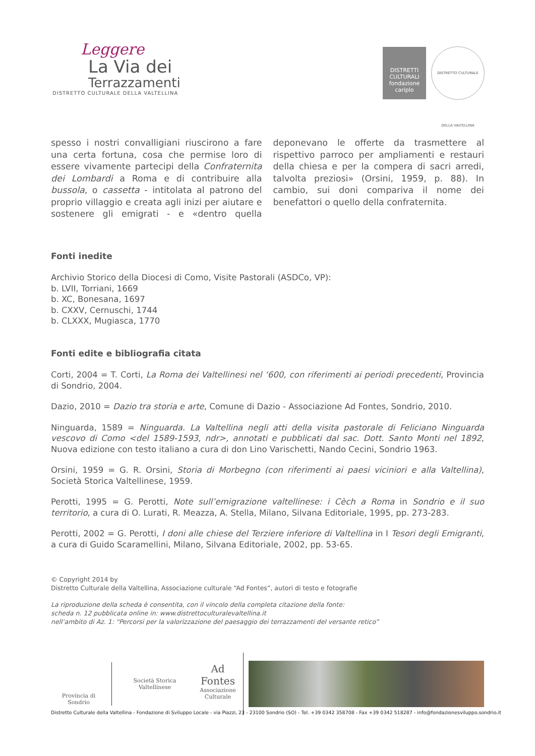Leggere
La Via dei
Terrazzamenti
DISTRETTO CULTURALE DELLA VALTELLINA
DISTRETTI CULTURALI
fondazione cariplo
DISTRETTO CULTURALE DELLA VALTELLINA
spesso i nostri convalligiani riuscirono a fare una certa fortuna, cosa che permise loro di essere vivamente partecipi della Confraternita dei Lombardi a Roma e di contribuire alla bussola, o cassetta - intitolata al patrono del proprio villaggio e creata agli inizi per aiutare e sostenere gli emigrati - e «dentro quella deponevano le offerte da trasmettere al rispettivo parroco per ampliamenti e restauri della chiesa e per la compera di sacri arredi, talvolta preziosi» (Orsini, 1959, p. 88). In cambio, sui doni compariva il nome dei benefattori o quello della confraternita.
Fonti inedite
Archivio Storico della Diocesi di Como, Visite Pastorali (ASDCo, VP):
b. LVII, Torriani, 1669
b. XC, Bonesana, 1697
b. CXXV, Cernuschi, 1744
b. CLXXX, Mugiasca, 1770
Fonti edite e bibliografia citata
Corti, 2004 = T. Corti, La Roma dei Valtellinesi nel ‘600, con riferimenti ai periodi precedenti, Provincia di Sondrio, 2004.
Dazio, 2010 = Dazio tra storia e arte, Comune di Dazio - Associazione Ad Fontes, Sondrio, 2010.
Ninguarda, 1589 = Ninguarda. La Valtellina negli atti della visita pastorale di Feliciano Ninguarda vescovo di Como <del 1589-1593, ndr>, annotati e pubblicati dal sac. Dott. Santo Monti nel 1892, Nuova edizione con testo italiano a cura di don Lino Varischetti, Nando Cecini, Sondrio 1963.
Orsini, 1959 = G. R. Orsini, Storia di Morbegno (con riferimenti ai paesi viciniori e alla Valtellina), Società Storica Valtellinese, 1959.
Perotti, 1995 = G. Perotti, Note sull’emigrazione valtellinese: i Cèch a Roma in Sondrio e il suo territorio, a cura di O. Lurati, R. Meazza, A. Stella, Milano, Silvana Editoriale, 1995, pp. 273-283.
Perotti, 2002 = G. Perotti, I doni alle chiese del Terziere inferiore di Valtellina in I Tesori degli Emigranti, a cura di Guido Scaramellini, Milano, Silvana Editoriale, 2002, pp. 53-65.
© Copyright 2014 by
Distretto Culturale della Valtellina, Associazione culturale “Ad Fontes”, autori di testo e fotografie
La riproduzione della scheda è consentita, con il vincolo della completa citazione della fonte:
scheda n. 12 pubblicata online in: www.distrettoculturalevaltellina.it
nell’ambito di Az. 1: “Percorsi per la valorizzazione del paesaggio dei terrazzamenti del versante retico”
Provincia di Sondrio
Società Storica Valtellinese
Ad Fontes
Associazione Culturale
Distretto Culturale della Valtellina - Fondazione di Sviluppo Locale - via Piazzi, 23 - 23100 Sondrio (SO) - Tel. +39 0342 358708 - Fax +39 0342 518287 - info@fondazionesviluppo.sondrio.it